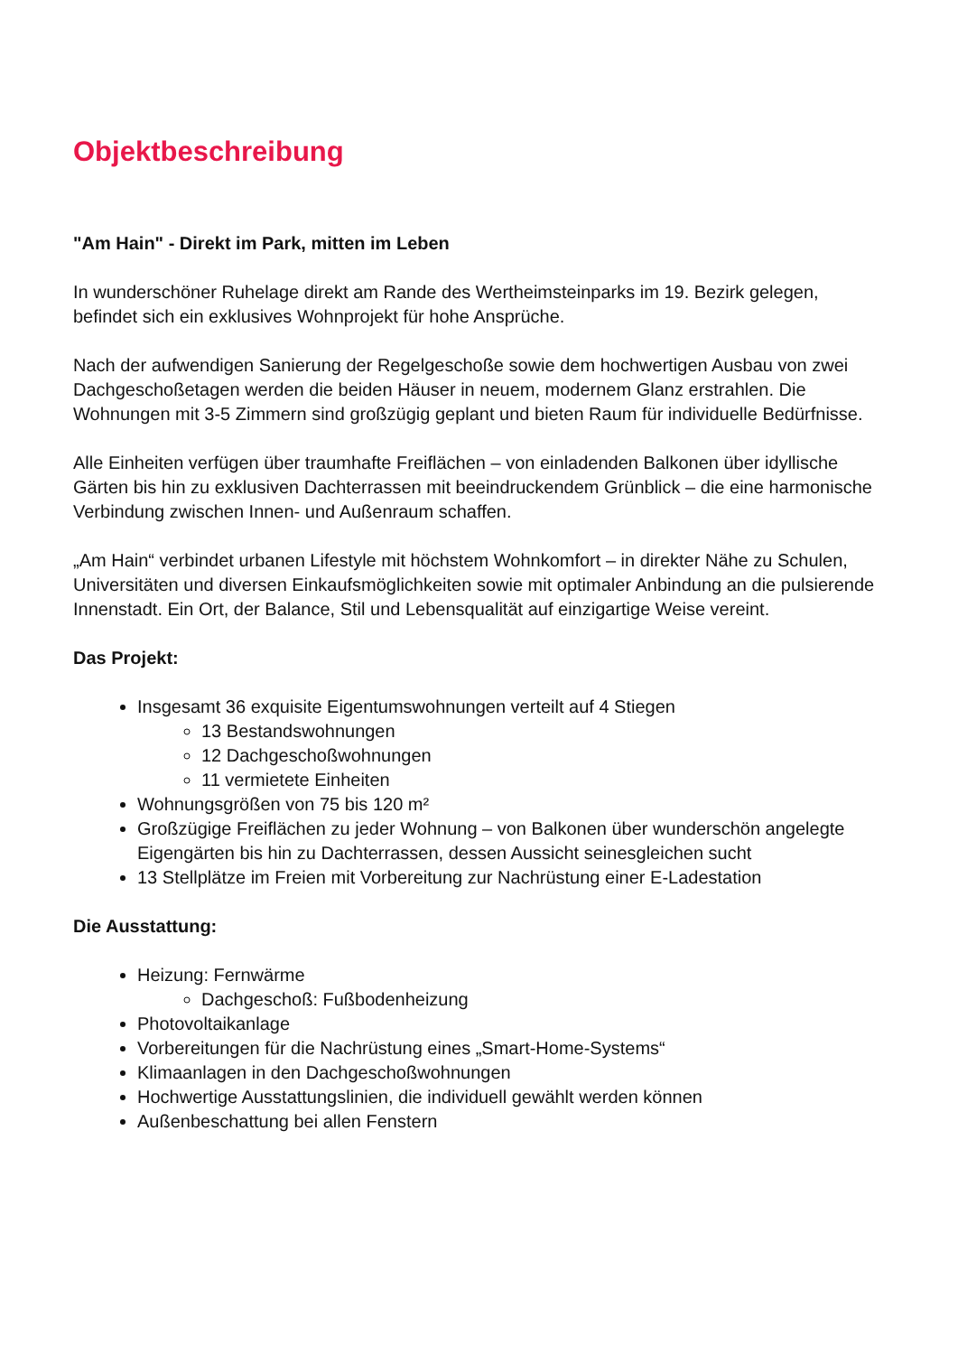Objektbeschreibung
"Am Hain" - Direkt im Park, mitten im Leben
In wunderschöner Ruhelage direkt am Rande des Wertheimsteinparks im 19. Bezirk gelegen, befindet sich ein exklusives Wohnprojekt für hohe Ansprüche.
Nach der aufwendigen Sanierung der Regelgeschoße sowie dem hochwertigen Ausbau von zwei Dachgeschoßetagen werden die beiden Häuser in neuem, modernem Glanz erstrahlen. Die Wohnungen mit 3-5 Zimmern sind großzügig geplant und bieten Raum für individuelle Bedürfnisse.
Alle Einheiten verfügen über traumhafte Freiflächen – von einladenden Balkonen über idyllische Gärten bis hin zu exklusiven Dachterrassen mit beeindruckendem Grünblick – die eine harmonische Verbindung zwischen Innen- und Außenraum schaffen.
„Am Hain“ verbindet urbanen Lifestyle mit höchstem Wohnkomfort – in direkter Nähe zu Schulen, Universitäten und diversen Einkaufsmöglichkeiten sowie mit optimaler Anbindung an die pulsierende Innenstadt. Ein Ort, der Balance, Stil und Lebensqualität auf einzigartige Weise vereint.
Das Projekt:
Insgesamt 36 exquisite Eigentumswohnungen verteilt auf 4 Stiegen
13 Bestandswohnungen
12 Dachgeschoßwohnungen
11 vermietete Einheiten
Wohnungsgrößen von 75 bis 120 m²
Großzügige Freiflächen zu jeder Wohnung – von Balkonen über wunderschön angelegte Eigengärten bis hin zu Dachterrassen, dessen Aussicht seinesgleichen sucht
13 Stellplätze im Freien mit Vorbereitung zur Nachrüstung einer E-Ladestation
Die Ausstattung:
Heizung: Fernwärme
Dachgeschoß: Fußbodenheizung
Photovoltaikanlage
Vorbereitungen für die Nachrüstung eines „Smart-Home-Systems“
Klimaanlagen in den Dachgeschoßwohnungen
Hochwertige Ausstattungslinien, die individuell gewählt werden können
Außenbeschattung bei allen Fenstern